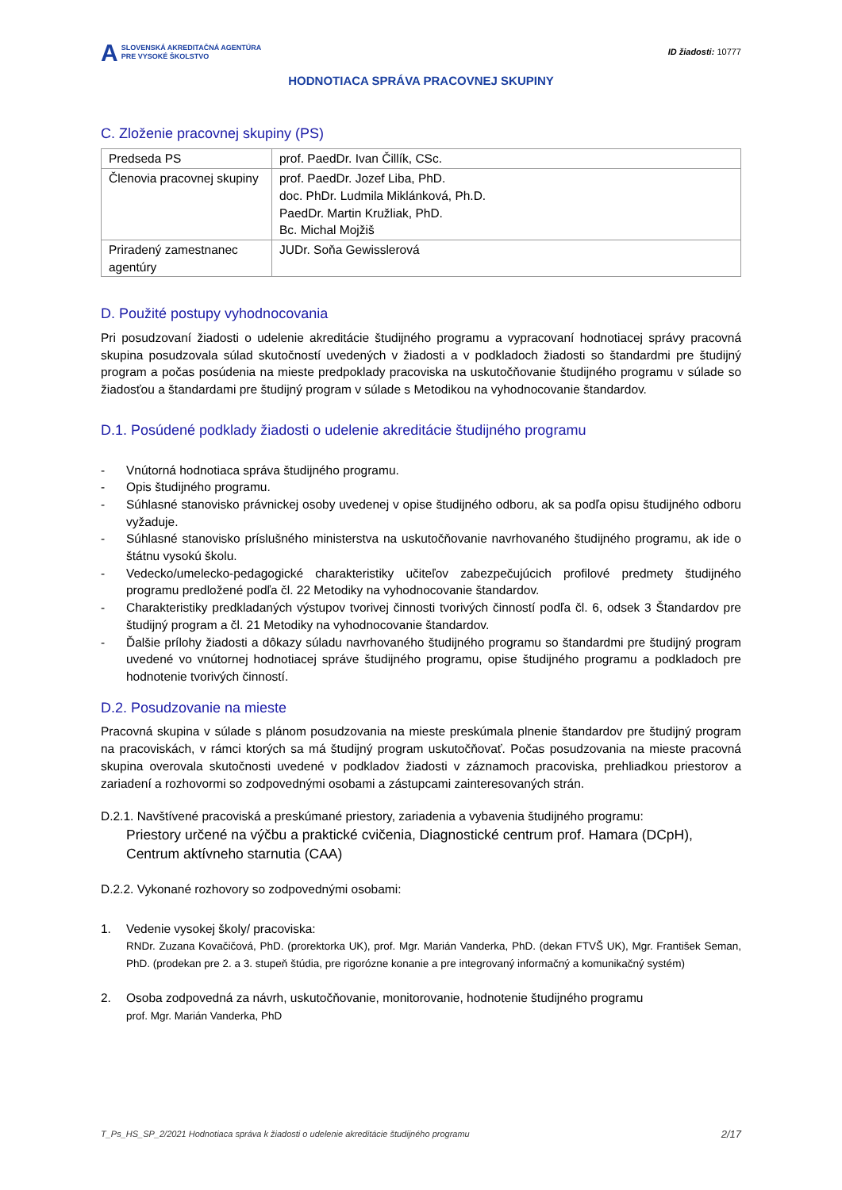A SLOVENSKÁ AKREDITAČNÁ AGENTÚRA
PRE VYSOKÉ ŠKOLSTVO
ID žiadosti: 10777
HODNOTIACA SPRÁVA PRACOVNEJ SKUPINY
C. Zloženie pracovnej skupiny (PS)
| Predseda PS | prof. PaedDr. Ivan Čillík, CSc. |
| Členovia pracovnej skupiny | prof. PaedDr. Jozef Liba, PhD. doc. PhDr. Ludmila Miklánková, Ph.D. PaedDr. Martin Kružliak, PhD. Bc. Michal Mojžiš |
| Priradený zamestnanec agentúry | JUDr. Soňa Gewisslerová |
D. Použité postupy vyhodnocovania
Pri posudzovaní žiadosti o udelenie akreditácie študijného programu a vypracovaní hodnotiacej správy pracovná skupina posudzovala súlad skutočností uvedených v žiadosti a v podkladoch žiadosti so štandardmi pre študijný program a počas posúdenia na mieste predpoklady pracoviska na uskutočňovanie študijného programu v súlade so žiadosťou a štandardami pre študijný program v súlade s Metodikou na vyhodnocovanie štandardov.
D.1. Posúdené podklady žiadosti o udelenie akreditácie študijného programu
- Vnútorná hodnotiaca správa študijného programu.
- Opis študijného programu.
- Súhlasné stanovisko právnickej osoby uvedenej v opise študijného odboru, ak sa podľa opisu študijného odboru vyžaduje.
- Súhlasné stanovisko príslušného ministerstva na uskutočňovanie navrhovaného študijného programu, ak ide o štátnu vysokú školu.
- Vedecko/umelecko-pedagogické charakteristiky učiteľov zabezpečujúcich profilové predmety študijného programu predložené podľa čl. 22 Metodiky na vyhodnocovanie štandardov.
- Charakteristiky predkladaných výstupov tvorivej činnosti tvorivých činností podľa čl. 6, odsek 3 Štandardov pre študijný program a čl. 21 Metodiky na vyhodnocovanie štandardov.
- Ďalšie prílohy žiadosti a dôkazy súladu navrhovaného študijného programu so štandardmi pre študijný program uvedené vo vnútornej hodnotiacej správe študijného programu, opise študijného programu a podkladoch pre hodnotenie tvorivých činností.
D.2. Posudzovanie na mieste
Pracovná skupina v súlade s plánom posudzovania na mieste preskúmala plnenie štandardov pre študijný program na pracoviskách, v rámci ktorých sa má študijný program uskutočňovať. Počas posudzovania na mieste pracovná skupina overovala skutočnosti uvedené v podkladov žiadosti v záznamoch pracoviska, prehliadkou priestorov a zariadení a rozhovormi so zodpovednými osobami a zástupcami zainteresovaných strán.
D.2.1. Navštívené pracoviská a preskúmané priestory, zariadenia a vybavenia študijného programu:
Priestory určené na výčbu a praktické cvičenia, Diagnostické centrum prof. Hamara (DCpH), Centrum aktívneho starnutia (CAA)
D.2.2. Vykonané rozhovory so zodpovednými osobami:
1. Vedenie vysokej školy/ pracoviska:
RNDr. Zuzana Kovačičová, PhD. (prorektorka UK), prof. Mgr. Marián Vanderka, PhD. (dekan FTVŠ UK), Mgr. František Seman, PhD. (prodekan pre 2. a 3. stupeň štúdia, pre rigorózne konanie a pre integrovaný informačný a komunikačný systém)
2. Osoba zodpovedná za návrh, uskutočňovanie, monitorovanie, hodnotenie študijného programu
prof. Mgr. Marián Vanderka, PhD
T_Ps_HS_SP_2/2021 Hodnotiaca správa k žiadosti o udelenie akreditácie študijného programu 2/17